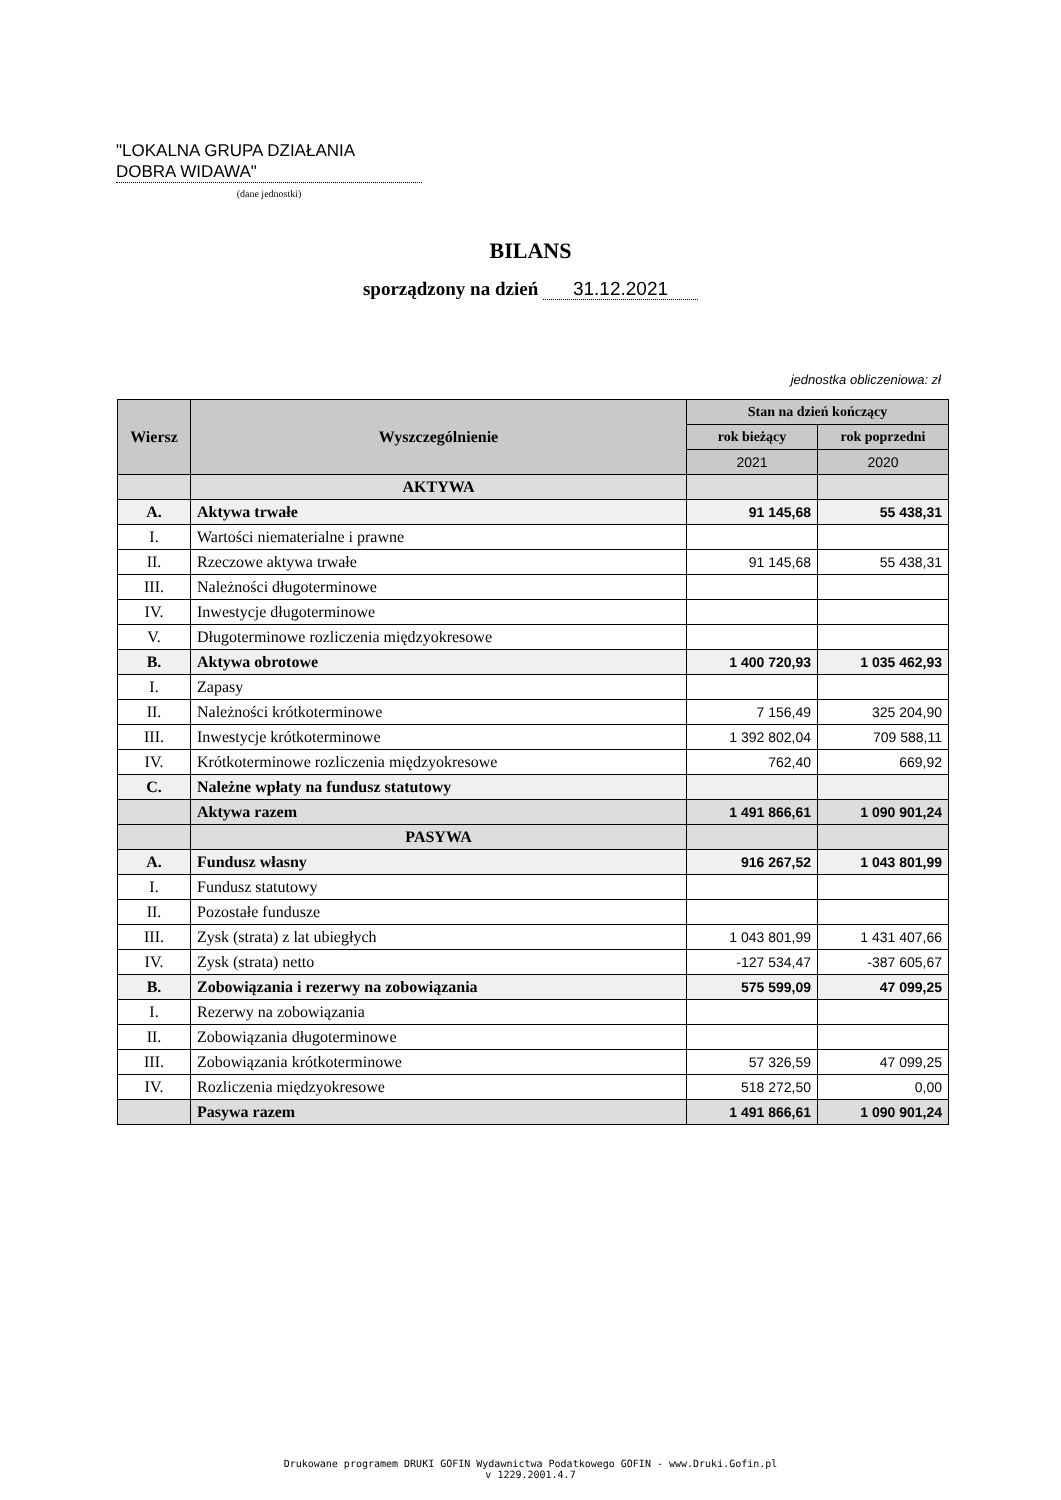"LOKALNA GRUPA DZIAŁANIA
DOBRA WIDAWA"
(dane jednostki)
BILANS
sporządzony na dzień 31.12.2021
jednostka obliczeniowa: zł
| Wiersz | Wyszczególnienie | Stan na dzień kończący | |
| --- | --- | --- | --- |
| | | rok bieżący | rok poprzedni |
| | | 2021 | 2020 |
| | AKTYWA | | |
| A. | Aktywa trwałe | 91 145,68 | 55 438,31 |
| I. | Wartości niematerialne i prawne | | |
| II. | Rzeczowe aktywa trwałe | 91 145,68 | 55 438,31 |
| III. | Należności długoterminowe | | |
| IV. | Inwestycje długoterminowe | | |
| V. | Długoterminowe rozliczenia międzyokresowe | | |
| B. | Aktywa obrotowe | 1 400 720,93 | 1 035 462,93 |
| I. | Zapasy | | |
| II. | Należności krótkoterminowe | 7 156,49 | 325 204,90 |
| III. | Inwestycje krótkoterminowe | 1 392 802,04 | 709 588,11 |
| IV. | Krótkoterminowe rozliczenia międzyokresowe | 762,40 | 669,92 |
| C. | Należne wpłaty na fundusz statutowy | | |
| | Aktywa razem | 1 491 866,61 | 1 090 901,24 |
| | PASYWA | | |
| A. | Fundusz własny | 916 267,52 | 1 043 801,99 |
| I. | Fundusz statutowy | | |
| II. | Pozostałe fundusze | | |
| III. | Zysk (strata) z lat ubiegłych | 1 043 801,99 | 1 431 407,66 |
| IV. | Zysk (strata) netto | -127 534,47 | -387 605,67 |
| B. | Zobowiązania i rezerwy na zobowiązania | 575 599,09 | 47 099,25 |
| I. | Rezerwy na zobowiązania | | |
| II. | Zobowiązania długoterminowe | | |
| III. | Zobowiązania krótkoterminowe | 57 326,59 | 47 099,25 |
| IV. | Rozliczenia międzyokresowe | 518 272,50 | 0,00 |
| | Pasywa razem | 1 491 866,61 | 1 090 901,24 |
Drukowane programem DRUKI GOFIN Wydawnictwa Podatkowego GOFIN - www.Druki.Gofin.pl
v 1229.2001.4.7